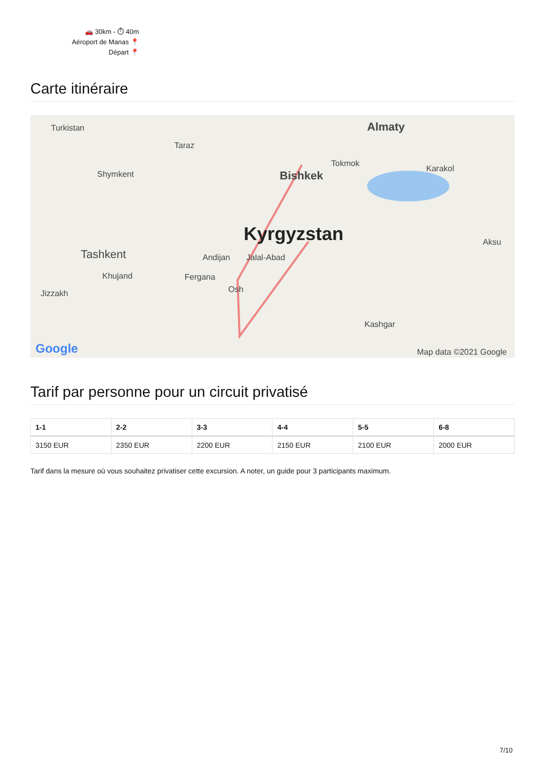🚗 30km - ⏱ 40m
Aéroport de Manas 📍
Départ 📍
Carte itinéraire
Turkistan
Taraz
Shymkent
Almaty
Bishkek
Tokmok
Karakol
Kyrgyzstan
Tashkent Andijan Jalal-Abad
Khujand Fergana
Osh Jizzakh
Aksu
Kashgar
Google Map data ©2021 Google
Tarif par personne pour un circuit privatisé
| 1-1 | 2-2 | 3-3 | 4-4 | 5-5 | 6-8 |
| --- | --- | --- | --- | --- | --- |
| 3150 EUR | 2350 EUR | 2200 EUR | 2150 EUR | 2100 EUR | 2000 EUR |
Tarif dans la mesure où vous souhaitez privatiser cette excursion. A noter, un guide pour 3 participants maximum.
7/10